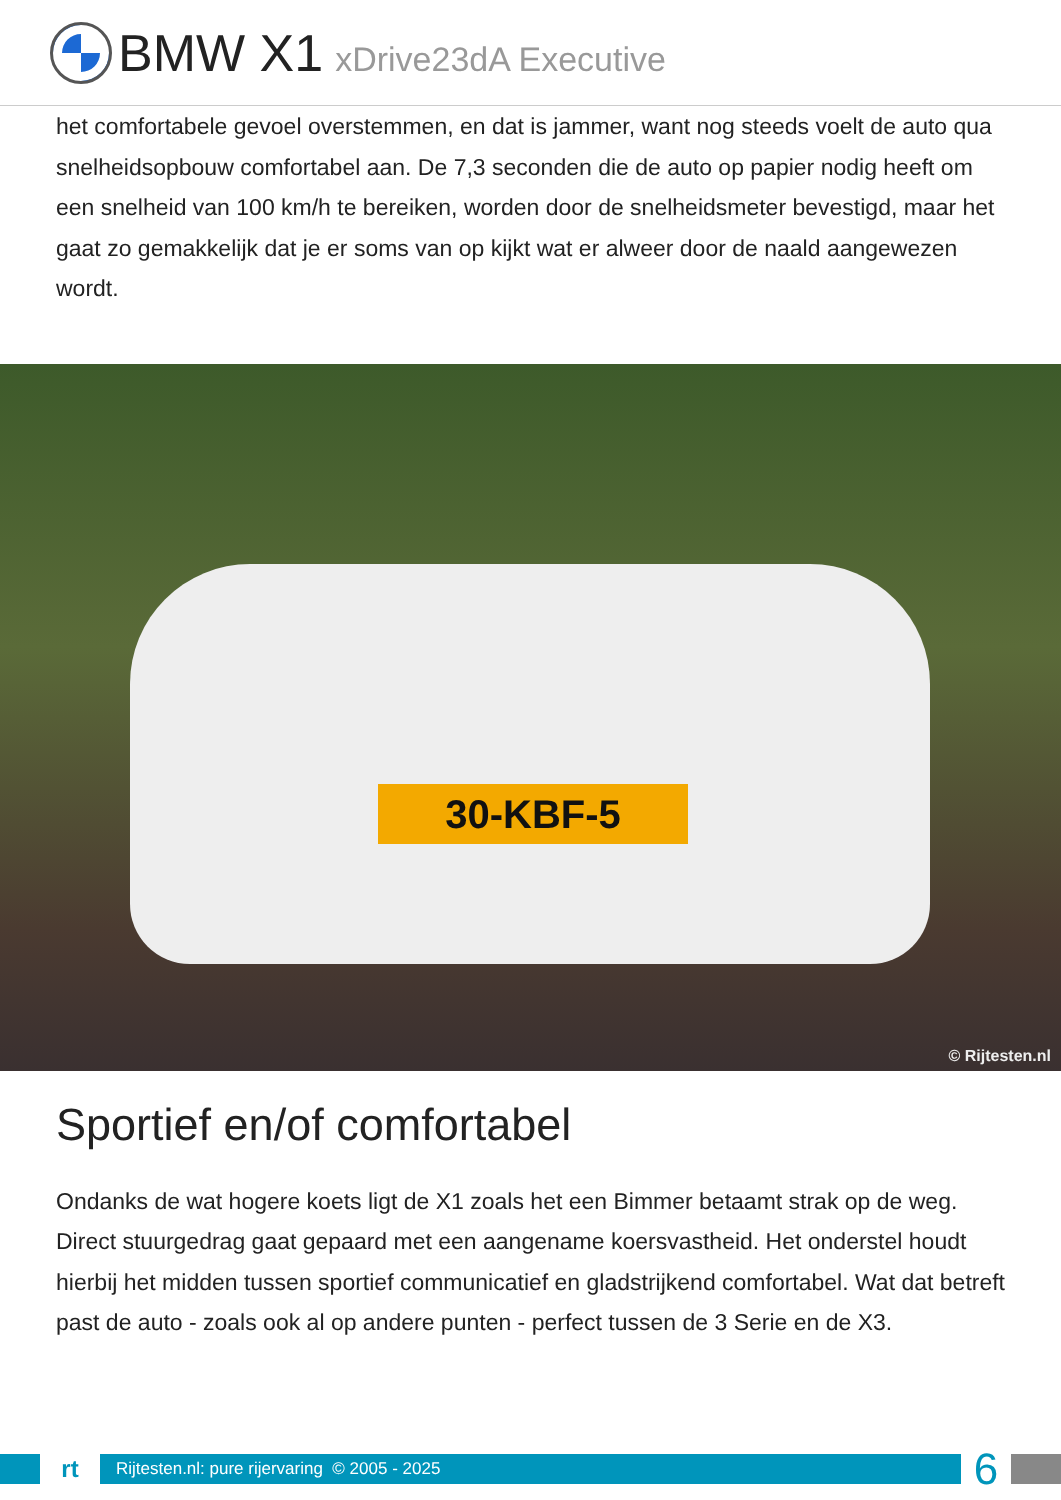BMW X1 xDrive23dA Executive
het comfortabele gevoel overstemmen, en dat is jammer, want nog steeds voelt de auto qua snelheidsopbouw comfortabel aan. De 7,3 seconden die de auto op papier nodig heeft om een snelheid van 100 km/h te bereiken, worden door de snelheidsmeter bevestigd, maar het gaat zo gemakkelijk dat je er soms van op kijkt wat er alweer door de naald aangewezen wordt.
30-KBF-5
© Rijtesten.nl
Sportief en/of comfortabel
Ondanks de wat hogere koets ligt de X1 zoals het een Bimmer betaamt strak op de weg. Direct stuurgedrag gaat gepaard met een aangename koersvastheid. Het onderstel houdt hierbij het midden tussen sportief communicatief en gladstrijkend comfortabel. Wat dat betreft past de auto - zoals ook al op andere punten - perfect tussen de 3 Serie en de X3.
rt
Rijtesten.nl: pure rijervaring © 2005 - 2025
6